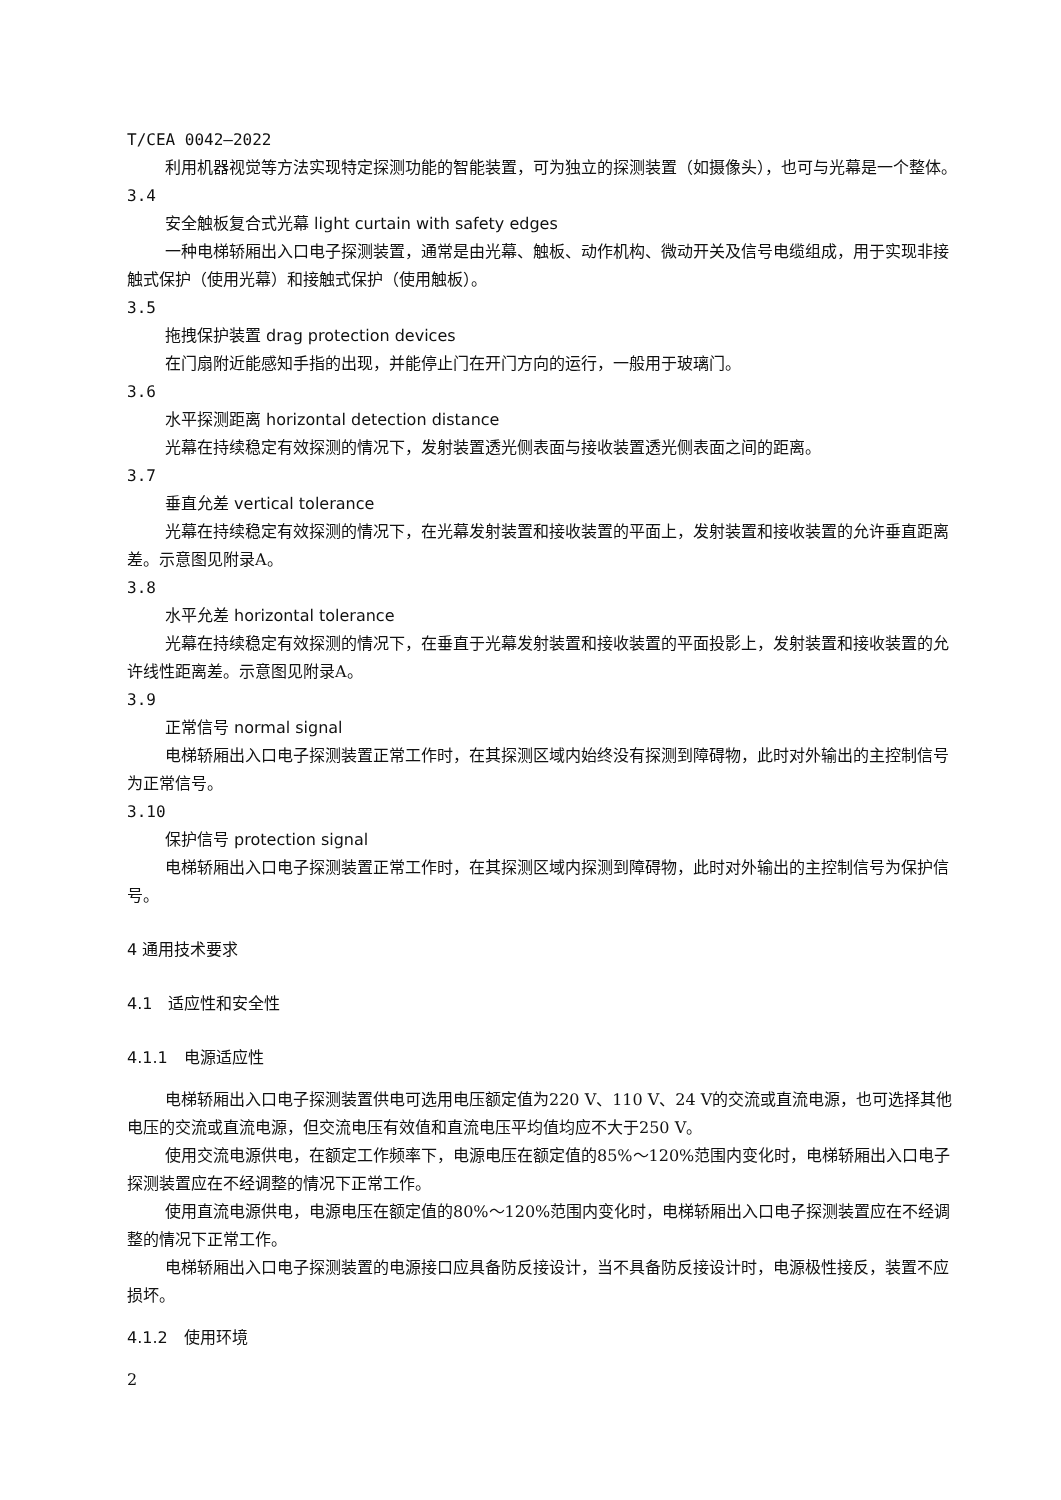T/CEA 0042—2022
利用机器视觉等方法实现特定探测功能的智能装置，可为独立的探测装置（如摄像头），也可与光幕是一个整体。
3.4
安全触板复合式光幕 light curtain with safety edges
一种电梯轿厢出入口电子探测装置，通常是由光幕、触板、动作机构、微动开关及信号电缆组成，用于实现非接触式保护（使用光幕）和接触式保护（使用触板）。
3.5
拖拽保护装置 drag protection devices
在门扇附近能感知手指的出现，并能停止门在开门方向的运行，一般用于玻璃门。
3.6
水平探测距离 horizontal detection distance
光幕在持续稳定有效探测的情况下，发射装置透光侧表面与接收装置透光侧表面之间的距离。
3.7
垂直允差 vertical tolerance
光幕在持续稳定有效探测的情况下，在光幕发射装置和接收装置的平面上，发射装置和接收装置的允许垂直距离差。示意图见附录A。
3.8
水平允差 horizontal tolerance
光幕在持续稳定有效探测的情况下，在垂直于光幕发射装置和接收装置的平面投影上，发射装置和接收装置的允许线性距离差。示意图见附录A。
3.9
正常信号 normal signal
电梯轿厢出入口电子探测装置正常工作时，在其探测区域内始终没有探测到障碍物，此时对外输出的主控制信号为正常信号。
3.10
保护信号 protection signal
电梯轿厢出入口电子探测装置正常工作时，在其探测区域内探测到障碍物，此时对外输出的主控制信号为保护信号。
4 通用技术要求
4.1　适应性和安全性
4.1.1　电源适应性
电梯轿厢出入口电子探测装置供电可选用电压额定值为220 V、110 V、24 V的交流或直流电源，也可选择其他电压的交流或直流电源，但交流电压有效值和直流电压平均值均应不大于250 V。
使用交流电源供电，在额定工作频率下，电源电压在额定值的85%～120%范围内变化时，电梯轿厢出入口电子探测装置应在不经调整的情况下正常工作。
使用直流电源供电，电源电压在额定值的80%～120%范围内变化时，电梯轿厢出入口电子探测装置应在不经调整的情况下正常工作。
电梯轿厢出入口电子探测装置的电源接口应具备防反接设计，当不具备防反接设计时，电源极性接反，装置不应损坏。
4.1.2　使用环境
2